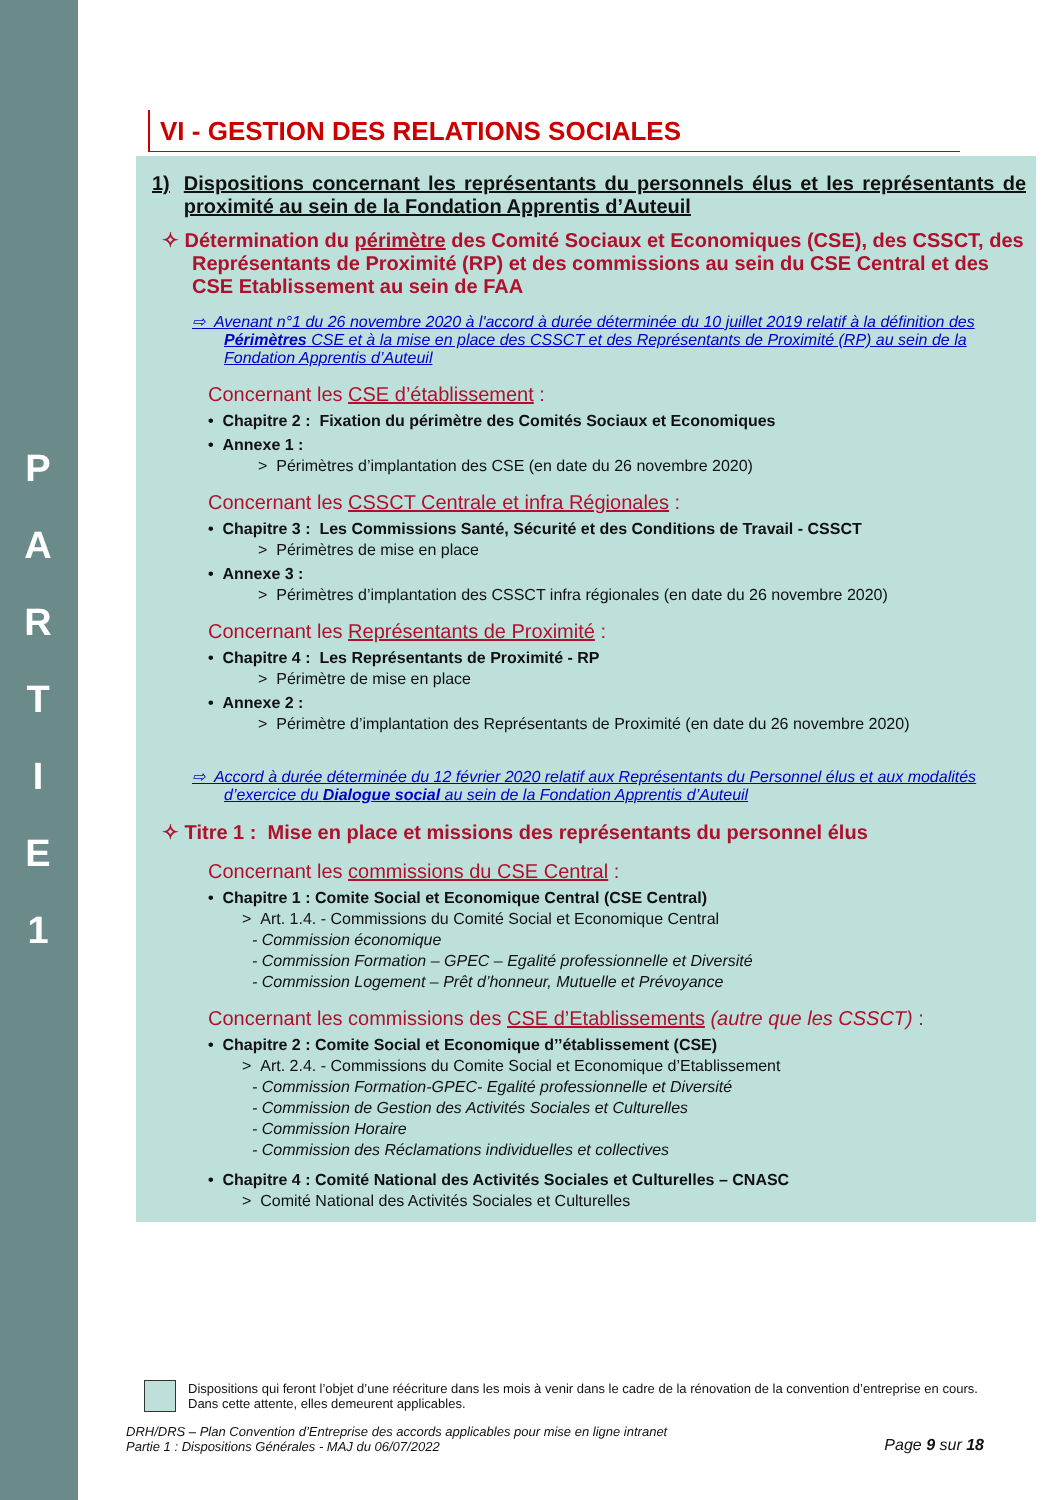P
A
R
T
I
E
1
VI - GESTION DES RELATIONS SOCIALES
1) Dispositions concernant les représentants du personnels élus et les représentants de proximité au sein de la Fondation Apprentis d’Auteuil
✧ Détermination du périmètre des Comité Sociaux et Economiques (CSE), des CSSCT, des Représentants de Proximité (RP) et des commissions au sein du CSE Central et des CSE Etablissement au sein de FAA
⇨ Avenant n°1 du 26 novembre 2020 à l'accord à durée déterminée du 10 juillet 2019 relatif à la définition des Périmètres CSE et à la mise en place des CSSCT et des Représentants de Proximité (RP) au sein de la Fondation Apprentis d’Auteuil
Concernant les CSE d’établissement :
• Chapitre 2 : Fixation du périmètre des Comités Sociaux et Economiques
• Annexe 1 :
> Périmètres d’implantation des CSE (en date du 26 novembre 2020)
Concernant les CSSCT Centrale et infra Régionales :
• Chapitre 3 : Les Commissions Santé, Sécurité et des Conditions de Travail - CSSCT
> Périmètres de mise en place
• Annexe 3 :
> Périmètres d’implantation des CSSCT infra régionales (en date du 26 novembre 2020)
Concernant les Représentants de Proximité :
• Chapitre 4 : Les Représentants de Proximité - RP
> Périmètre de mise en place
• Annexe 2 :
> Périmètre d’implantation des Représentants de Proximité (en date du 26 novembre 2020)
⇨ Accord à durée déterminée du 12 février 2020 relatif aux Représentants du Personnel élus et aux modalités d’exercice du Dialogue social au sein de la Fondation Apprentis d’Auteuil
✧ Titre 1 : Mise en place et missions des représentants du personnel élus
Concernant les commissions du CSE Central :
• Chapitre 1 : Comite Social et Economique Central (CSE Central)
> Art. 1.4. - Commissions du Comité Social et Economique Central
- Commission économique
- Commission Formation – GPEC – Egalité professionnelle et Diversité
- Commission Logement – Prêt d’honneur, Mutuelle et Prévoyance
Concernant les commissions des CSE d’Etablissements (autre que les CSSCT) :
• Chapitre 2 : Comite Social et Economique d’’établissement (CSE)
> Art. 2.4. - Commissions du Comite Social et Economique d’Etablissement
- Commission Formation-GPEC- Egalité professionnelle et Diversité
- Commission de Gestion des Activités Sociales et Culturelles
- Commission Horaire
- Commission des Réclamations individuelles et collectives
• Chapitre 4 : Comité National des Activités Sociales et Culturelles – CNASC
> Comité National des Activités Sociales et Culturelles
Dispositions qui feront l’objet d’une réécriture dans les mois à venir dans le cadre de la rénovation de la convention d’entreprise en cours. Dans cette attente, elles demeurent applicables.
DRH/DRS – Plan Convention d’Entreprise des accords applicables pour mise en ligne intranet
Partie 1 : Dispositions Générales - MAJ du 06/07/2022
Page 9 sur 18